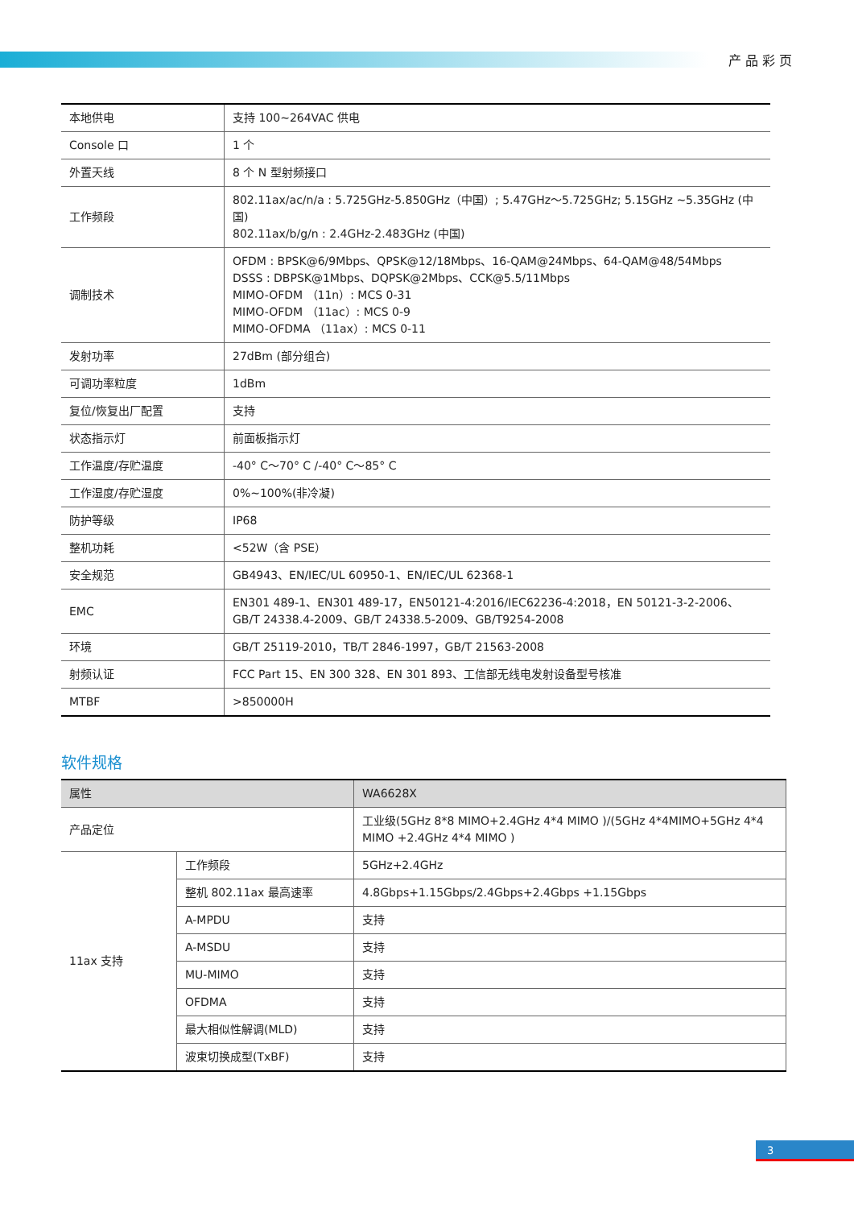产品彩页
| 本地供电 | 支持 100~264VAC 供电 |
| Console 口 | 1 个 |
| 外置天线 | 8 个 N 型射频接口 |
| 工作频段 | 802.11ax/ac/n/a : 5.725GHz-5.850GHz（中国）; 5.47GHz～5.725GHz; 5.15GHz ~5.35GHz (中国) 802.11ax/b/g/n : 2.4GHz-2.483GHz (中国) |
| 调制技术 | OFDM : BPSK@6/9Mbps、QPSK@12/18Mbps、16-QAM@24Mbps、64-QAM@48/54Mbps DSSS : DBPSK@1Mbps、DQPSK@2Mbps、CCK@5.5/11Mbps MIMO-OFDM （11n）: MCS 0-31 MIMO-OFDM （11ac）: MCS 0-9 MIMO-OFDMA （11ax）: MCS 0-11 |
| 发射功率 | 27dBm (部分组合) |
| 可调功率粒度 | 1dBm |
| 复位/恢复出厂配置 | 支持 |
| 状态指示灯 | 前面板指示灯 |
| 工作温度/存贮温度 | -40° C～70° C /-40° C～85° C |
| 工作湿度/存贮湿度 | 0%~100%(非冷凝) |
| 防护等级 | IP68 |
| 整机功耗 | <52W（含 PSE） |
| 安全规范 | GB4943、EN/IEC/UL 60950-1、EN/IEC/UL 62368-1 |
| EMC | EN301 489-1、EN301 489-17，EN50121-4:2016/IEC62236-4:2018，EN 50121-3-2-2006、GB/T 24338.4-2009、GB/T 24338.5-2009、GB/T9254-2008 |
| 环境 | GB/T 25119-2010，TB/T 2846-1997，GB/T 21563-2008 |
| 射频认证 | FCC Part 15、EN 300 328、EN 301 893、工信部无线电发射设备型号核准 |
| MTBF | >850000H |
软件规格
| 属性 | | WA6628X |
| --- | --- | --- |
| 产品定位 | | 工业级(5GHz 8*8 MIMO+2.4GHz 4*4 MIMO )/(5GHz 4*4MIMO+5GHz 4*4 MIMO +2.4GHz 4*4 MIMO ) |
| 11ax 支持 | 工作频段 | 5GHz+2.4GHz |
| | 整机 802.11ax 最高速率 | 4.8Gbps+1.15Gbps/2.4Gbps+2.4Gbps +1.15Gbps |
| | A-MPDU | 支持 |
| | A-MSDU | 支持 |
| | MU-MIMO | 支持 |
| | OFDMA | 支持 |
| | 最大相似性解调(MLD) | 支持 |
| | 波束切换成型(TxBF) | 支持 |
3